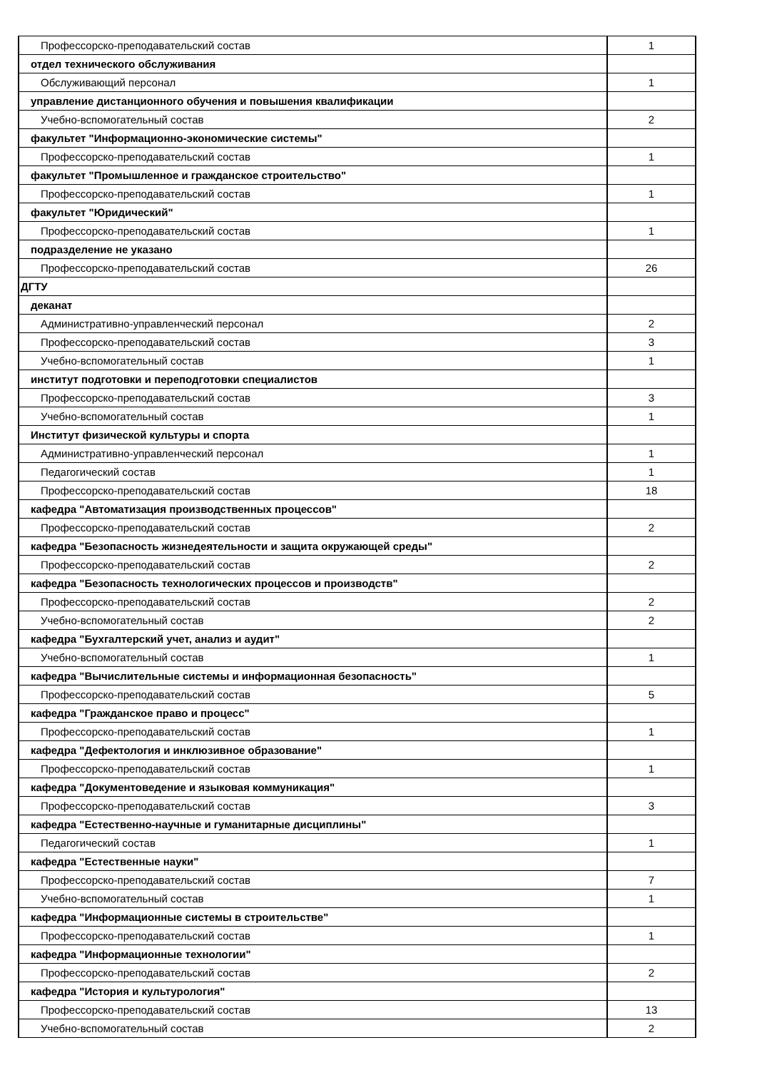| Профессорско-преподавательский состав | 1 |
| отдел технического обслуживания | |
| Обслуживающий персонал | 1 |
| управление дистанционного обучения и повышения квалификации | |
| Учебно-вспомогательный состав | 2 |
| факультет "Информационно-экономические системы" | |
| Профессорско-преподавательский состав | 1 |
| факультет "Промышленное и гражданское строительство" | |
| Профессорско-преподавательский состав | 1 |
| факультет "Юридический" | |
| Профессорско-преподавательский состав | 1 |
| подразделение не указано | |
| Профессорско-преподавательский состав | 26 |
| ДГТУ | |
| деканат | |
| Административно-управленческий персонал | 2 |
| Профессорско-преподавательский состав | 3 |
| Учебно-вспомогательный состав | 1 |
| институт подготовки и переподготовки специалистов | |
| Профессорско-преподавательский состав | 3 |
| Учебно-вспомогательный состав | 1 |
| Институт физической культуры и спорта | |
| Административно-управленческий персонал | 1 |
| Педагогический состав | 1 |
| Профессорско-преподавательский состав | 18 |
| кафедра "Автоматизация производственных процессов" | |
| Профессорско-преподавательский состав | 2 |
| кафедра "Безопасность жизнедеятельности и защита окружающей среды" | |
| Профессорско-преподавательский состав | 2 |
| кафедра "Безопасность технологических процессов и производств" | |
| Профессорско-преподавательский состав | 2 |
| Учебно-вспомогательный состав | 2 |
| кафедра "Бухгалтерский учет, анализ и аудит" | |
| Учебно-вспомогательный состав | 1 |
| кафедра "Вычислительные системы и информационная безопасность" | |
| Профессорско-преподавательский состав | 5 |
| кафедра "Гражданское право и процесс" | |
| Профессорско-преподавательский состав | 1 |
| кафедра "Дефектология и инклюзивное образование" | |
| Профессорско-преподавательский состав | 1 |
| кафедра "Документоведение и языковая коммуникация" | |
| Профессорско-преподавательский состав | 3 |
| кафедра "Естественно-научные и гуманитарные дисциплины" | |
| Педагогический состав | 1 |
| кафедра "Естественные науки" | |
| Профессорско-преподавательский состав | 7 |
| Учебно-вспомогательный состав | 1 |
| кафедра "Информационные системы в строительстве" | |
| Профессорско-преподавательский состав | 1 |
| кафедра "Информационные технологии" | |
| Профессорско-преподавательский состав | 2 |
| кафедра "История и культурология" | |
| Профессорско-преподавательский состав | 13 |
| Учебно-вспомогательный состав | 2 |